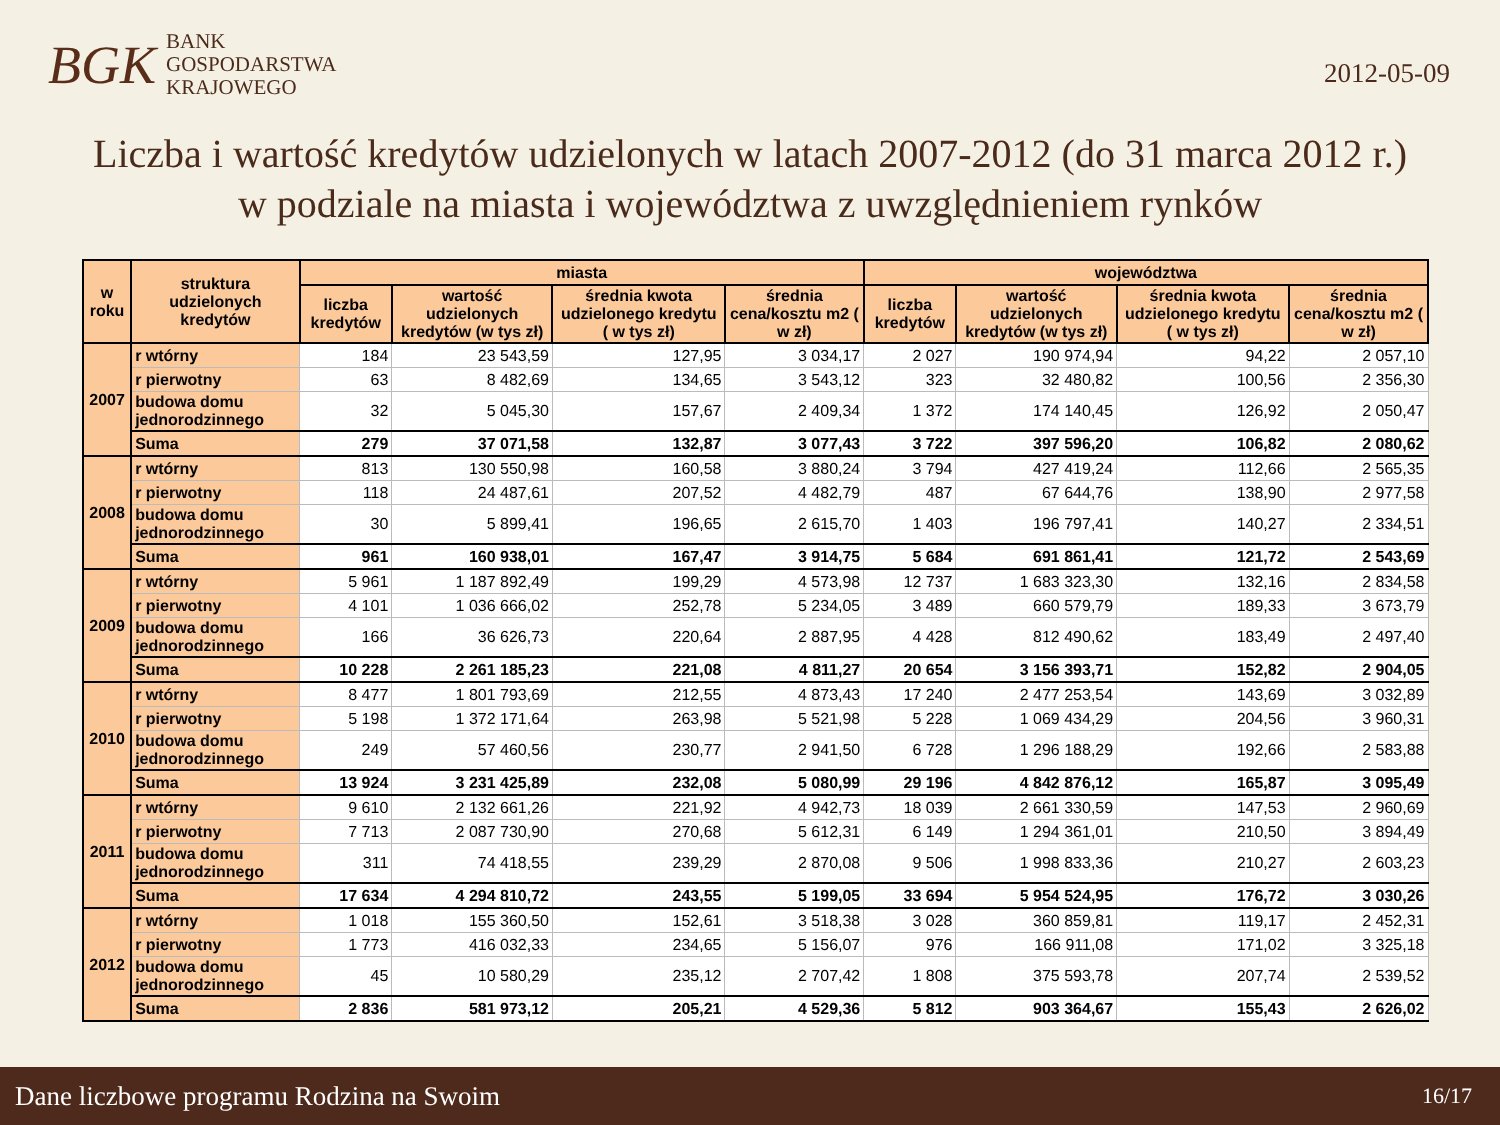BGK
BANK
GOSPODARSTWA
KRAJOWEGO
2012-05-09
Liczba i wartość kredytów udzielonych w latach 2007-2012 (do 31 marca 2012 r.)
w podziale na miasta i województwa z uwzględnieniem rynków
| w roku | struktura udzielonych kredytów | miasta | | | | województwa | | | |
| --- | --- | --- | --- | --- | --- | --- | --- | --- | --- |
| | | liczba kredytów | wartość udzielonych kredytów (w tys zł) | średnia kwota udzielonego kredytu ( w tys zł) | średnia cena/kosztu m2 ( w zł) | liczba kredytów | wartość udzielonych kredytów (w tys zł) | średnia kwota udzielonego kredytu ( w tys zł) | średnia cena/kosztu m2 ( w zł) |
| 2007 | r wtórny | 184 | 23 543,59 | 127,95 | 3 034,17 | 2 027 | 190 974,94 | 94,22 | 2 057,10 |
| | r pierwotny | 63 | 8 482,69 | 134,65 | 3 543,12 | 323 | 32 480,82 | 100,56 | 2 356,30 |
| | budowa domu jednorodzinnego | 32 | 5 045,30 | 157,67 | 2 409,34 | 1 372 | 174 140,45 | 126,92 | 2 050,47 |
| | Suma | 279 | 37 071,58 | 132,87 | 3 077,43 | 3 722 | 397 596,20 | 106,82 | 2 080,62 |
| 2008 | r wtórny | 813 | 130 550,98 | 160,58 | 3 880,24 | 3 794 | 427 419,24 | 112,66 | 2 565,35 |
| | r pierwotny | 118 | 24 487,61 | 207,52 | 4 482,79 | 487 | 67 644,76 | 138,90 | 2 977,58 |
| | budowa domu jednorodzinnego | 30 | 5 899,41 | 196,65 | 2 615,70 | 1 403 | 196 797,41 | 140,27 | 2 334,51 |
| | Suma | 961 | 160 938,01 | 167,47 | 3 914,75 | 5 684 | 691 861,41 | 121,72 | 2 543,69 |
| 2009 | r wtórny | 5 961 | 1 187 892,49 | 199,29 | 4 573,98 | 12 737 | 1 683 323,30 | 132,16 | 2 834,58 |
| | r pierwotny | 4 101 | 1 036 666,02 | 252,78 | 5 234,05 | 3 489 | 660 579,79 | 189,33 | 3 673,79 |
| | budowa domu jednorodzinnego | 166 | 36 626,73 | 220,64 | 2 887,95 | 4 428 | 812 490,62 | 183,49 | 2 497,40 |
| | Suma | 10 228 | 2 261 185,23 | 221,08 | 4 811,27 | 20 654 | 3 156 393,71 | 152,82 | 2 904,05 |
| 2010 | r wtórny | 8 477 | 1 801 793,69 | 212,55 | 4 873,43 | 17 240 | 2 477 253,54 | 143,69 | 3 032,89 |
| | r pierwotny | 5 198 | 1 372 171,64 | 263,98 | 5 521,98 | 5 228 | 1 069 434,29 | 204,56 | 3 960,31 |
| | budowa domu jednorodzinnego | 249 | 57 460,56 | 230,77 | 2 941,50 | 6 728 | 1 296 188,29 | 192,66 | 2 583,88 |
| | Suma | 13 924 | 3 231 425,89 | 232,08 | 5 080,99 | 29 196 | 4 842 876,12 | 165,87 | 3 095,49 |
| 2011 | r wtórny | 9 610 | 2 132 661,26 | 221,92 | 4 942,73 | 18 039 | 2 661 330,59 | 147,53 | 2 960,69 |
| | r pierwotny | 7 713 | 2 087 730,90 | 270,68 | 5 612,31 | 6 149 | 1 294 361,01 | 210,50 | 3 894,49 |
| | budowa domu jednorodzinnego | 311 | 74 418,55 | 239,29 | 2 870,08 | 9 506 | 1 998 833,36 | 210,27 | 2 603,23 |
| | Suma | 17 634 | 4 294 810,72 | 243,55 | 5 199,05 | 33 694 | 5 954 524,95 | 176,72 | 3 030,26 |
| 2012 | r wtórny | 1 018 | 155 360,50 | 152,61 | 3 518,38 | 3 028 | 360 859,81 | 119,17 | 2 452,31 |
| | r pierwotny | 1 773 | 416 032,33 | 234,65 | 5 156,07 | 976 | 166 911,08 | 171,02 | 3 325,18 |
| | budowa domu jednorodzinnego | 45 | 10 580,29 | 235,12 | 2 707,42 | 1 808 | 375 593,78 | 207,74 | 2 539,52 |
| | Suma | 2 836 | 581 973,12 | 205,21 | 4 529,36 | 5 812 | 903 364,67 | 155,43 | 2 626,02 |
Dane liczbowe programu Rodzina na Swoim 16/17